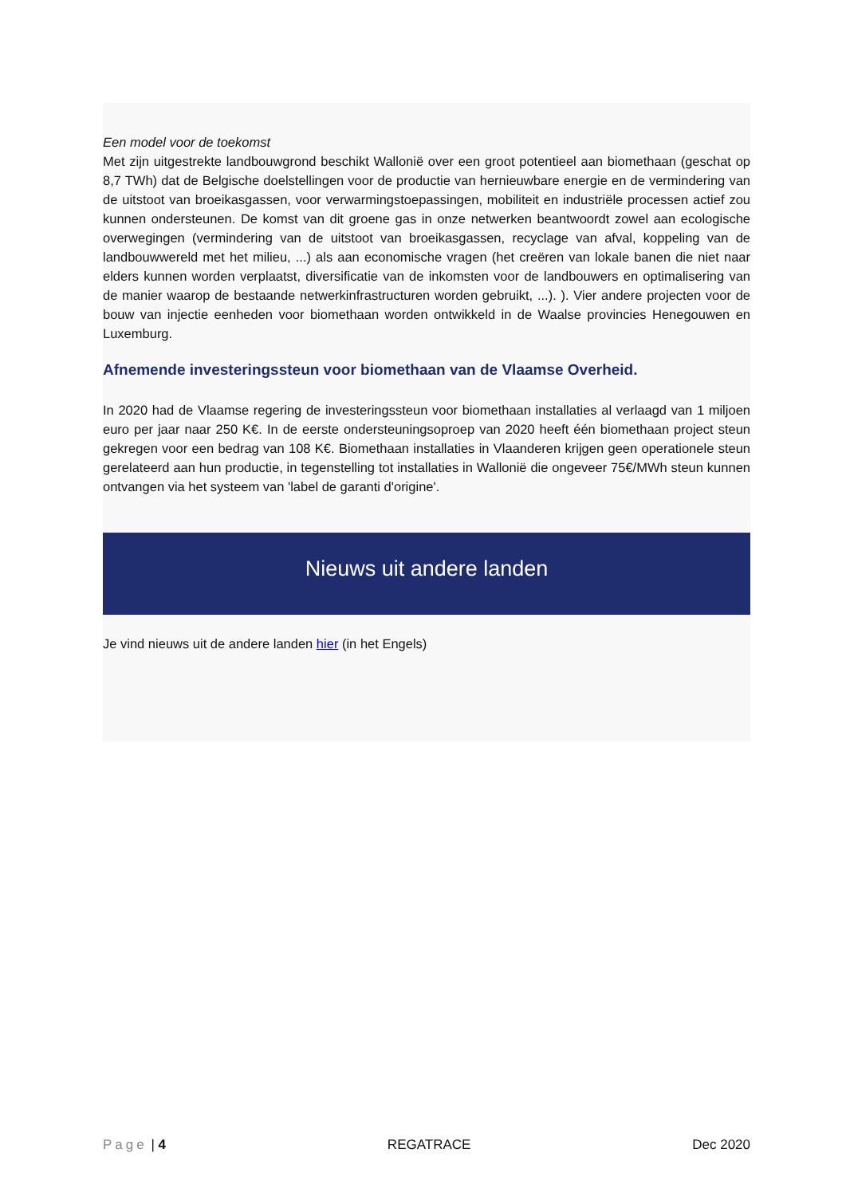Een model voor de toekomst
Met zijn uitgestrekte landbouwgrond beschikt Wallonië over een groot potentieel aan biomethaan (geschat op 8,7 TWh) dat de Belgische doelstellingen voor de productie van hernieuwbare energie en de vermindering van de uitstoot van broeikasgassen, voor verwarmingstoepassingen, mobiliteit en industriële processen actief zou kunnen ondersteunen. De komst van dit groene gas in onze netwerken beantwoordt zowel aan ecologische overwegingen (vermindering van de uitstoot van broeikasgassen, recyclage van afval, koppeling van de landbouwwereld met het milieu, ...) als aan economische vragen (het creëren van lokale banen die niet naar elders kunnen worden verplaatst, diversificatie van de inkomsten voor de landbouwers en optimalisering van de manier waarop de bestaande netwerkinfrastructuren worden gebruikt, ...). ). Vier andere projecten voor de bouw van injectie eenheden voor biomethaan worden ontwikkeld in de Waalse provincies Henegouwen en Luxemburg.
Afnemende investeringssteun voor biomethaan van de Vlaamse Overheid.
In 2020 had de Vlaamse regering de investeringssteun voor biomethaan installaties al verlaagd van 1 miljoen euro per jaar naar 250 K€. In de eerste ondersteuningsoproep van 2020 heeft één biomethaan project steun gekregen voor een bedrag van 108 K€. Biomethaan installaties in Vlaanderen krijgen geen operationele steun gerelateerd aan hun productie, in tegenstelling tot installaties in Wallonië die ongeveer 75€/MWh steun kunnen ontvangen via het systeem van 'label de garanti d'origine'.
Nieuws uit andere landen
Je vind nieuws uit de andere landen hier (in het Engels)
Page | 4 REGATRACE Dec 2020